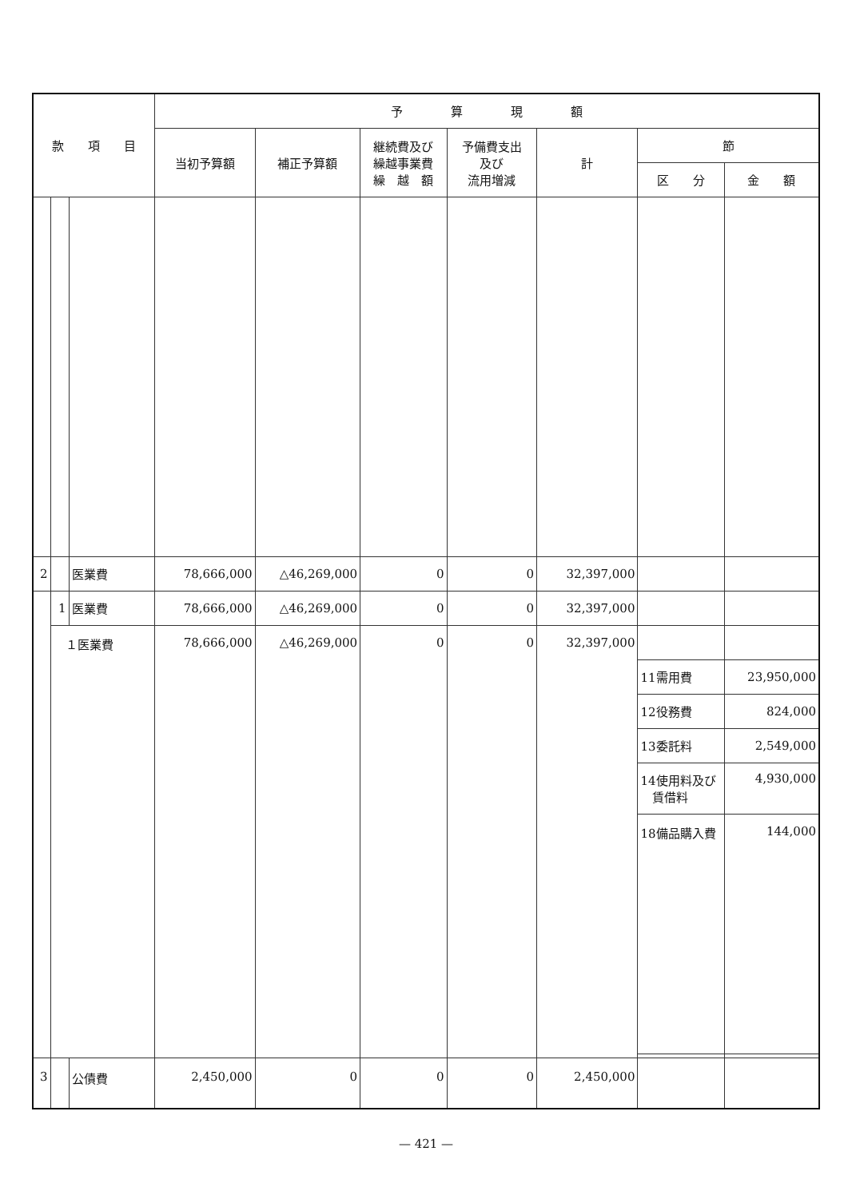| 款 項 目 | | | 予 算 現 額 | | | | | | |
| --- | --- | --- | --- | --- | --- | --- | --- | --- | --- |
| | | | 当初予算額 | 補正予算額 | 継続費及び 繰越事業費 繰 越 額 | 予備費支出 及び 流用増減 | 計 | 節 | |
| | | | | | | | | 区 分 | 金 額 |
| 2 | | 医業費 | 78,666,000 | △46,269,000 | 0 | 0 | 32,397,000 | | |
| | 1 | 医業費 | 78,666,000 | △46,269,000 | 0 | 0 | 32,397,000 | | |
| | １医業費 | | 78,666,000 | △46,269,000 | 0 | 0 | 32,397,000 | | |
| | | | | | | | | 11需用費 | 23,950,000 |
| | | | | | | | | 12役務費 | 824,000 |
| | | | | | | | | 13委託料 | 2,549,000 |
| | | | | | | | | 14使用料及び 賃借料 | 4,930,000 |
| | | | | | | | | 18備品購入費 | 144,000 |
| 3 | | 公債費 | 2,450,000 | 0 | 0 | 0 | 2,450,000 | | |
— 421 —